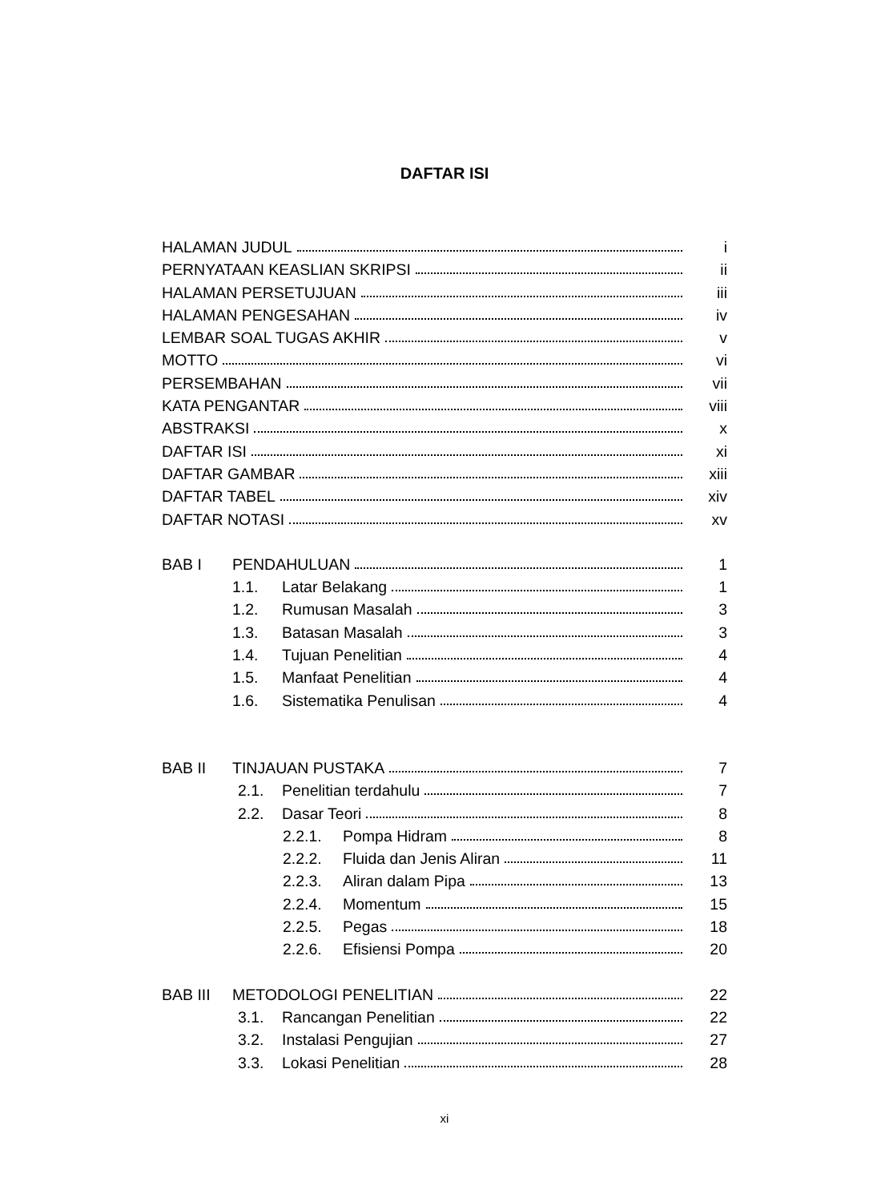DAFTAR ISI
HALAMAN JUDUL i
PERNYATAAN KEASLIAN SKRIPSI ii
HALAMAN PERSETUJUAN iii
HALAMAN PENGESAHAN iv
LEMBAR SOAL TUGAS AKHIR v
MOTTO vi
PERSEMBAHAN vii
KATA PENGANTAR viii
ABSTRAKSI x
DAFTAR ISI xi
DAFTAR GAMBAR xiii
DAFTAR TABEL xiv
DAFTAR NOTASI xv
BAB I PENDAHULUAN 1
1.1. Latar Belakang 1
1.2. Rumusan Masalah 3
1.3. Batasan Masalah 3
1.4. Tujuan Penelitian 4
1.5. Manfaat Penelitian 4
1.6. Sistematika Penulisan 4
BAB II TINJAUAN PUSTAKA 7
2.1. Penelitian terdahulu 7
2.2. Dasar Teori 8
2.2.1. Pompa Hidram 8
2.2.2. Fluida dan Jenis Aliran 11
2.2.3. Aliran dalam Pipa 13
2.2.4. Momentum 15
2.2.5. Pegas 18
2.2.6. Efisiensi Pompa 20
BAB III METODOLOGI PENELITIAN 22
3.1. Rancangan Penelitian 22
3.2. Instalasi Pengujian 27
3.3. Lokasi Penelitian 28
xi